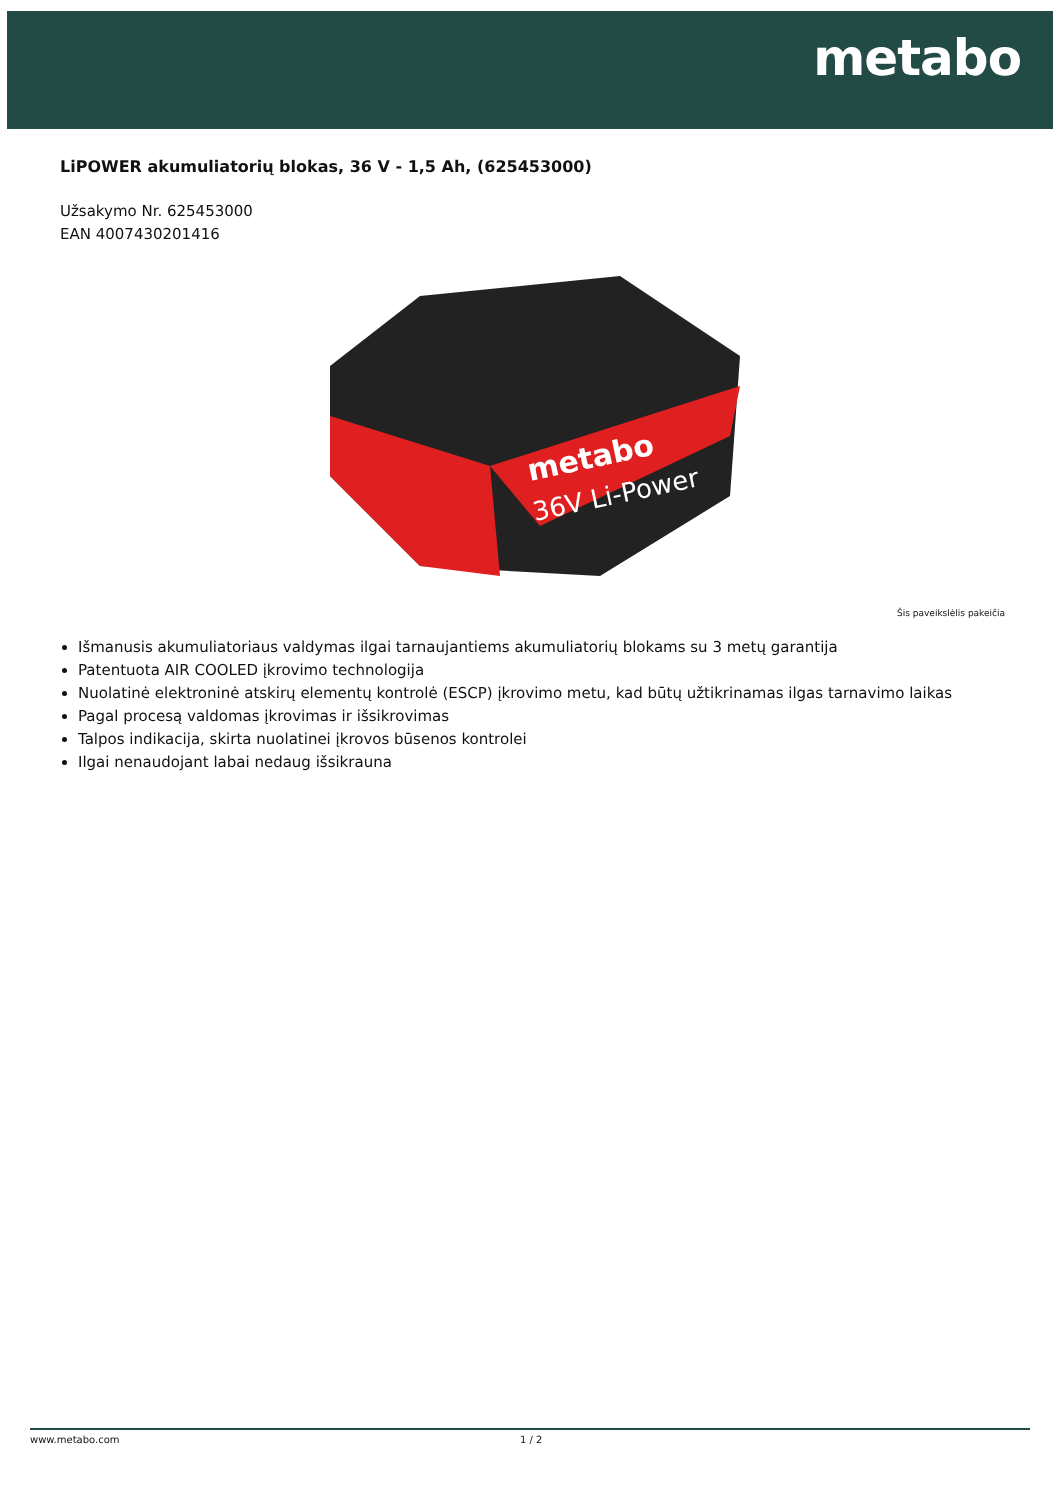metabo
LiPOWER akumuliatorių blokas, 36 V - 1,5 Ah, (625453000)
Užsakymo Nr. 625453000
EAN 4007430201416
metabo
36V Li-Power
Šis paveikslėlis pakeičia
Išmanusis akumuliatoriaus valdymas ilgai tarnaujantiems akumuliatorių blokams su 3 metų garantija
Patentuota AIR COOLED įkrovimo technologija
Nuolatinė elektroninė atskirų elementų kontrolė (ESCP) įkrovimo metu, kad būtų užtikrinamas ilgas tarnavimo laikas
Pagal procesą valdomas įkrovimas ir išsikrovimas
Talpos indikacija, skirta nuolatinei įkrovos būsenos kontrolei
Ilgai nenaudojant labai nedaug išsikrauna
www.metabo.com 1 / 2